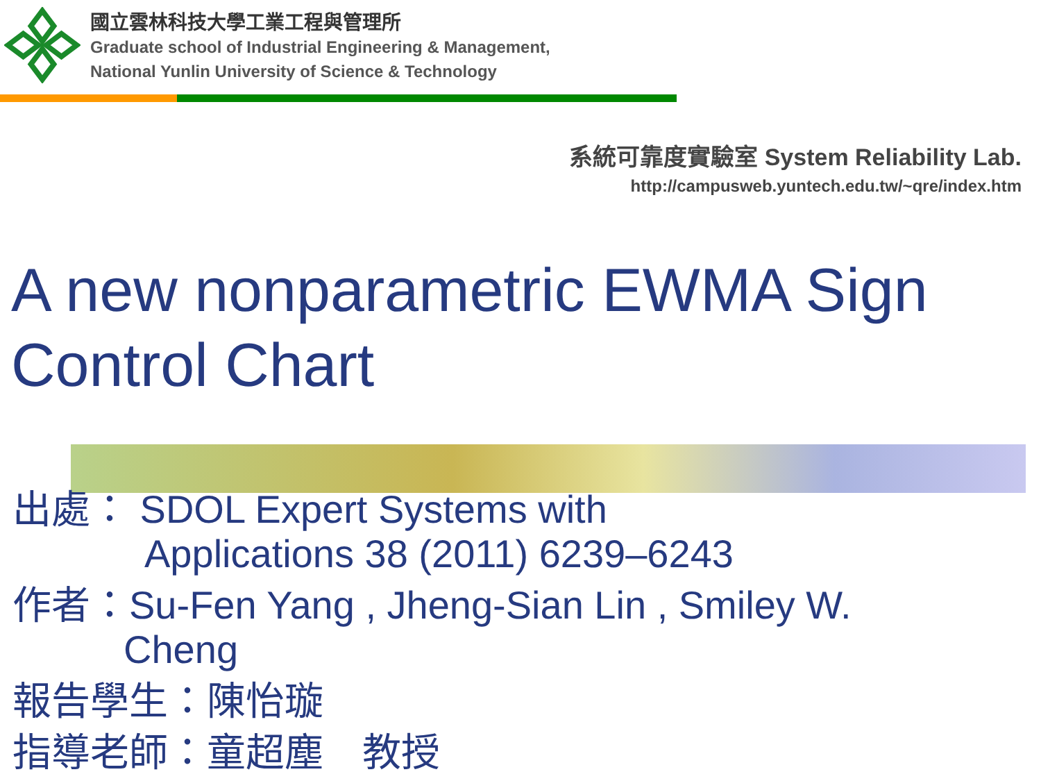國立雲林科技大學工業工程與管理所
Graduate school of Industrial Engineering & Management,
National Yunlin University of Science & Technology
系統可靠度實驗室 System Reliability Lab.
http://campusweb.yuntech.edu.tw/~qre/index.htm
A new nonparametric EWMA Sign Control Chart
出處： SDOL Expert Systems with
Applications 38 (2011) 6239–6243
作者：Su-Fen Yang , Jheng-Sian Lin , Smiley W.
Cheng
報告學生：陳怡璇
指導老師：童超塵　教授